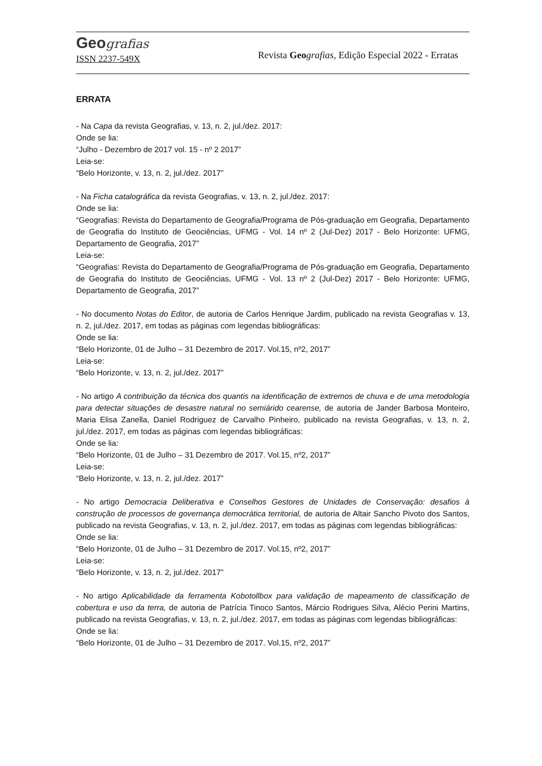Geografias
ISSN 2237-549X
Revista Geo grafias, Edição Especial 2022 - Erratas
ERRATA
- Na Capa da revista Geografias, v. 13, n. 2, jul./dez. 2017:
Onde se lia:
“Julho - Dezembro de 2017 vol. 15 - nº 2 2017”
Leia-se:
“Belo Horizonte, v. 13, n. 2, jul./dez. 2017”
- Na Ficha catalográfica da revista Geografias, v. 13, n. 2, jul./dez. 2017:
Onde se lia:
“Geografias: Revista do Departamento de Geografia/Programa de Pós-graduação em Geografia, Departamento de Geografia do Instituto de Geociências, UFMG - Vol. 14 nº 2 (Jul-Dez) 2017 - Belo Horizonte: UFMG, Departamento de Geografia, 2017”
Leia-se:
“Geografias: Revista do Departamento de Geografia/Programa de Pós-graduação em Geografia, Departamento de Geografia do Instituto de Geociências, UFMG - Vol. 13 nº 2 (Jul-Dez) 2017 - Belo Horizonte: UFMG, Departamento de Geografia, 2017”
- No documento Notas do Editor, de autoria de Carlos Henrique Jardim, publicado na revista Geografias v. 13, n. 2, jul./dez. 2017, em todas as páginas com legendas bibliográficas:
Onde se lia:
“Belo Horizonte, 01 de Julho – 31 Dezembro de 2017. Vol.15, nº2, 2017”
Leia-se:
“Belo Horizonte, v. 13, n. 2, jul./dez. 2017”
- No artigo A contribuição da técnica dos quantis na identificação de extremos de chuva e de uma metodologia para detectar situações de desastre natural no semiárido cearense, de autoria de Jander Barbosa Monteiro, Maria Elisa Zanella, Daniel Rodriguez de Carvalho Pinheiro, publicado na revista Geografias, v. 13, n. 2, jul./dez. 2017, em todas as páginas com legendas bibliográficas:
Onde se lia:
“Belo Horizonte, 01 de Julho – 31 Dezembro de 2017. Vol.15, nº2, 2017”
Leia-se:
“Belo Horizonte, v. 13, n. 2, jul./dez. 2017”
- No artigo Democracia Deliberativa e Conselhos Gestores de Unidades de Conservação: desafios à construção de processos de governança democrática territorial, de autoria de Altair Sancho Pivoto dos Santos, publicado na revista Geografias, v. 13, n. 2, jul./dez. 2017, em todas as páginas com legendas bibliográficas:
Onde se lia:
“Belo Horizonte, 01 de Julho – 31 Dezembro de 2017. Vol.15, nº2, 2017”
Leia-se:
“Belo Horizonte, v. 13, n. 2, jul./dez. 2017”
- No artigo Aplicabilidade da ferramenta Kobotollbox para validação de mapeamento de classificação de cobertura e uso da terra, de autoria de Patrícia Tinoco Santos, Márcio Rodrigues Silva, Alécio Perini Martins, publicado na revista Geografias, v. 13, n. 2, jul./dez. 2017, em todas as páginas com legendas bibliográficas:
Onde se lia:
“Belo Horizonte, 01 de Julho – 31 Dezembro de 2017. Vol.15, nº2, 2017”